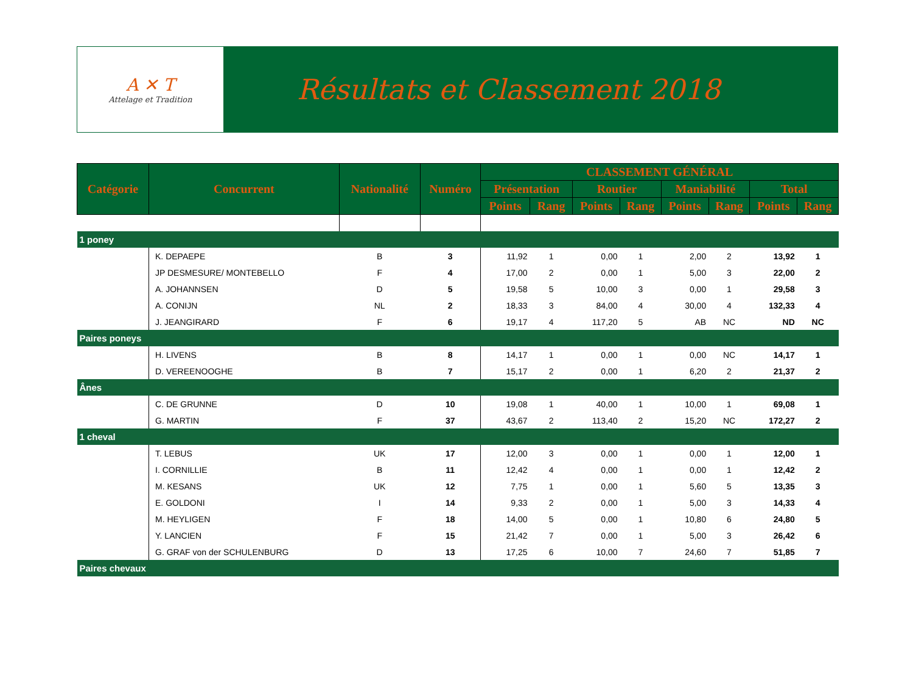A ✕ T
Attelage et Tradition
Résultats et Classement 2018
| Catégorie | Concurrent | Nationalité | Numéro | CLASSEMENT GÉNÉRAL | | | | | | | |
| --- | --- | --- | --- | --- | --- | --- | --- | --- | --- | --- | --- |
| | | | | Présentation | | Routier | | Maniabilité | | Total | |
| | | | | Points | Rang | Points | Rang | Points | Rang | Points | Rang |
| 1 poney | | | | | | | | | | | |
| | K. DEPAEPE | B | 3 | 11,92 | 1 | 0,00 | 1 | 2,00 | 2 | 13,92 | 1 |
| | JP DESMESURE/ MONTEBELLO | F | 4 | 17,00 | 2 | 0,00 | 1 | 5,00 | 3 | 22,00 | 2 |
| | A. JOHANNSEN | D | 5 | 19,58 | 5 | 10,00 | 3 | 0,00 | 1 | 29,58 | 3 |
| | A. CONIJN | NL | 2 | 18,33 | 3 | 84,00 | 4 | 30,00 | 4 | 132,33 | 4 |
| | J. JEANGIRARD | F | 6 | 19,17 | 4 | 117,20 | 5 | AB | NC | ND | NC |
| Paires poneys | | | | | | | | | | | |
| | H. LIVENS | B | 8 | 14,17 | 1 | 0,00 | 1 | 0,00 | NC | 14,17 | 1 |
| | D. VEREENOOGHE | B | 7 | 15,17 | 2 | 0,00 | 1 | 6,20 | 2 | 21,37 | 2 |
| Ânes | | | | | | | | | | | |
| | C. DE GRUNNE | D | 10 | 19,08 | 1 | 40,00 | 1 | 10,00 | 1 | 69,08 | 1 |
| | G. MARTIN | F | 37 | 43,67 | 2 | 113,40 | 2 | 15,20 | NC | 172,27 | 2 |
| 1 cheval | | | | | | | | | | | |
| | T. LEBUS | UK | 17 | 12,00 | 3 | 0,00 | 1 | 0,00 | 1 | 12,00 | 1 |
| | I. CORNILLIE | B | 11 | 12,42 | 4 | 0,00 | 1 | 0,00 | 1 | 12,42 | 2 |
| | M. KESANS | UK | 12 | 7,75 | 1 | 0,00 | 1 | 5,60 | 5 | 13,35 | 3 |
| | E. GOLDONI | I | 14 | 9,33 | 2 | 0,00 | 1 | 5,00 | 3 | 14,33 | 4 |
| | M. HEYLIGEN | F | 18 | 14,00 | 5 | 0,00 | 1 | 10,80 | 6 | 24,80 | 5 |
| | Y. LANCIEN | F | 15 | 21,42 | 7 | 0,00 | 1 | 5,00 | 3 | 26,42 | 6 |
| | G. GRAF von der SCHULENBURG | D | 13 | 17,25 | 6 | 10,00 | 7 | 24,60 | 7 | 51,85 | 7 |
| Paires chevaux | | | | | | | | | | | |